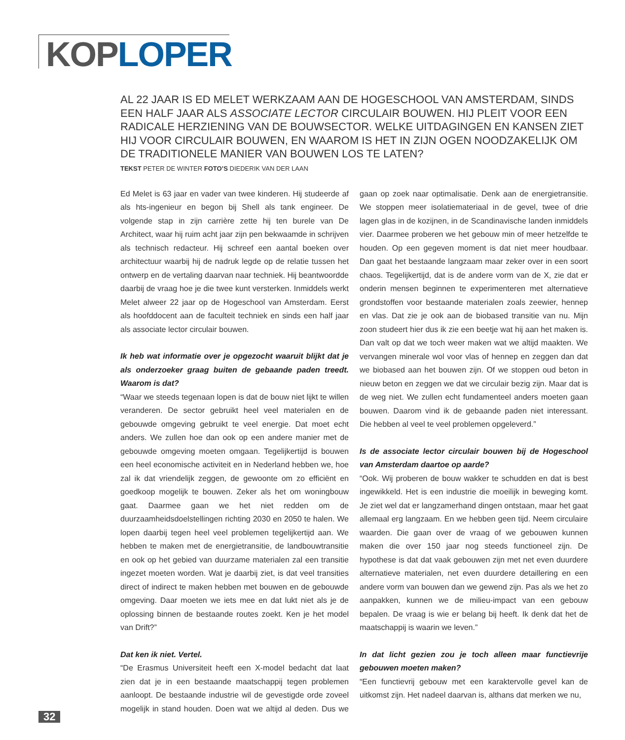KOP LOPER
AL 22 JAAR IS ED MELET WERKZAAM AAN DE HOGESCHOOL VAN AMSTERDAM, SINDS EEN HALF JAAR ALS ASSOCIATE LECTOR CIRCULAIR BOUWEN. HIJ PLEIT VOOR EEN RADICALE HERZIENING VAN DE BOUWSECTOR. WELKE UITDAGINGEN EN KANSEN ZIET HIJ VOOR CIRCULAIR BOUWEN, EN WAAROM IS HET IN ZIJN OGEN NOODZAKELIJK OM DE TRADITIONELE MANIER VAN BOUWEN LOS TE LATEN?
TEKST PETER DE WINTER FOTO’S DIEDERIK VAN DER LAAN
Ed Melet is 63 jaar en vader van twee kinderen. Hij studeerde af als hts-ingenieur en begon bij Shell als tank engineer. De volgende stap in zijn carrière zette hij ten burele van De Architect, waar hij ruim acht jaar zijn pen bekwaamde in schrijven als technisch redacteur. Hij schreef een aantal boeken over architectuur waarbij hij de nadruk legde op de relatie tussen het ontwerp en de vertaling daarvan naar techniek. Hij beantwoordde daarbij de vraag hoe je die twee kunt versterken. Inmiddels werkt Melet alweer 22 jaar op de Hogeschool van Amsterdam. Eerst als hoofddocent aan de faculteit techniek en sinds een half jaar als associate lector circulair bouwen.
Ik heb wat informatie over je opgezocht waaruit blijkt dat je als onderzoeker graag buiten de gebaande paden treedt. Waarom is dat?
“Waar we steeds tegenaan lopen is dat de bouw niet lijkt te willen veranderen. De sector gebruikt heel veel materialen en de gebouwde omgeving gebruikt te veel energie. Dat moet echt anders. We zullen hoe dan ook op een andere manier met de gebouwde omgeving moeten omgaan. Tegelijkertijd is bouwen een heel economische activiteit en in Nederland hebben we, hoe zal ik dat vriendelijk zeggen, de gewoonte om zo efficiënt en goedkoop mogelijk te bouwen. Zeker als het om woningbouw gaat. Daarmee gaan we het niet redden om de duurzaamheidsdoelstellingen richting 2030 en 2050 te halen. We lopen daarbij tegen heel veel problemen tegelijkertijd aan. We hebben te maken met de energietransitie, de landbouwtransitie en ook op het gebied van duurzame materialen zal een transitie ingezet moeten worden. Wat je daarbij ziet, is dat veel transities direct of indirect te maken hebben met bouwen en de gebouwde omgeving. Daar moeten we iets mee en dat lukt niet als je de oplossing binnen de bestaande routes zoekt. Ken je het model van Drift?”
Dat ken ik niet. Vertel.
“De Erasmus Universiteit heeft een X-model bedacht dat laat zien dat je in een bestaande maatschappij tegen problemen aanloopt. De bestaande industrie wil de gevestigde orde zoveel mogelijk in stand houden. Doen wat we altijd al deden. Dus we gaan op zoek naar optimalisatie. Denk aan de energietransitie. We stoppen meer isolatiemateriaal in de gevel, twee of drie lagen glas in de kozijnen, in de Scandinavische landen inmiddels vier. Daarmee proberen we het gebouw min of meer hetzelfde te houden. Op een gegeven moment is dat niet meer houdbaar. Dan gaat het bestaande langzaam maar zeker over in een soort chaos. Tegelijkertijd, dat is de andere vorm van de X, zie dat er onderin mensen beginnen te experimenteren met alternatieve grondstoffen voor bestaande materialen zoals zeewier, hennep en vlas. Dat zie je ook aan de biobased transitie van nu. Mijn zoon studeert hier dus ik zie een beetje wat hij aan het maken is. Dan valt op dat we toch weer maken wat we altijd maakten. We vervangen minerale wol voor vlas of hennep en zeggen dan dat we biobased aan het bouwen zijn. Of we stoppen oud beton in nieuw beton en zeggen we dat we circulair bezig zijn. Maar dat is de weg niet. We zullen echt fundamenteel anders moeten gaan bouwen. Daarom vind ik de gebaande paden niet interessant. Die hebben al veel te veel problemen opgeleverd.”
Is de associate lector circulair bouwen bij de Hogeschool van Amsterdam daartoe op aarde?
“Ook. Wij proberen de bouw wakker te schudden en dat is best ingewikkeld. Het is een industrie die moeilijk in beweging komt. Je ziet wel dat er langzamerhand dingen ontstaan, maar het gaat allemaal erg langzaam. En we hebben geen tijd. Neem circulaire waarden. Die gaan over de vraag of we gebouwen kunnen maken die over 150 jaar nog steeds functioneel zijn. De hypothese is dat dat vaak gebouwen zijn met net even duurdere alternatieve materialen, net even duurdere detaillering en een andere vorm van bouwen dan we gewend zijn. Pas als we het zo aanpakken, kunnen we de milieu-impact van een gebouw bepalen. De vraag is wie er belang bij heeft. Ik denk dat het de maatschappij is waarin we leven.”
In dat licht gezien zou je toch alleen maar functievrije gebouwen moeten maken?
“Een functievrij gebouw met een karaktervolle gevel kan de uitkomst zijn. Het nadeel daarvan is, althans dat merken we nu,
32